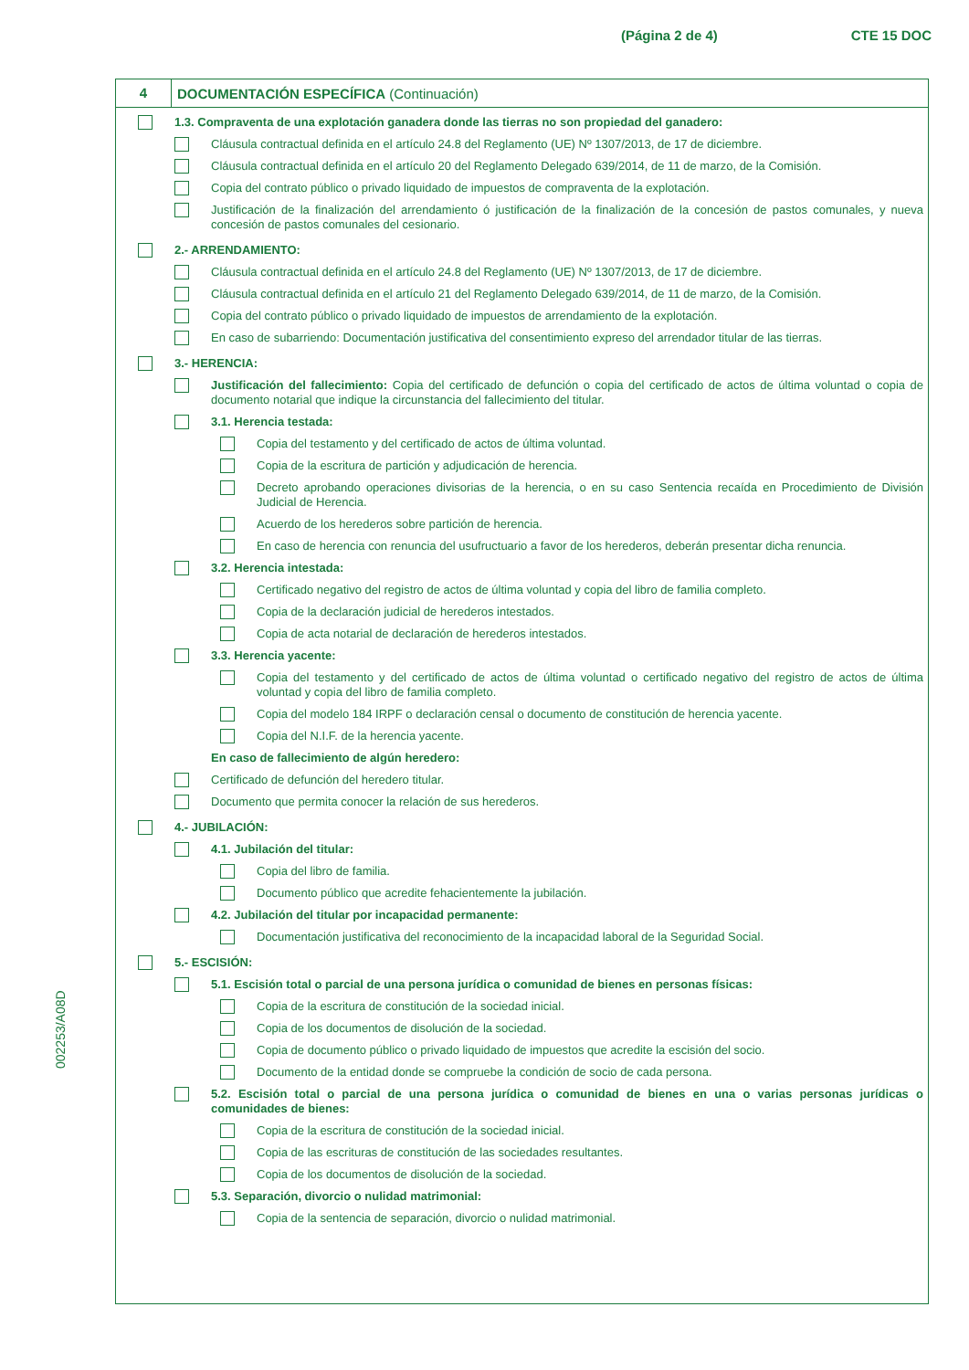(Página 2 de 4) CTE 15 DOC
002253/A08D
4
DOCUMENTACIÓN ESPECÍFICA (Continuación)
1.3. Compraventa de una explotación ganadera donde las tierras no son propiedad del ganadero:
Cláusula contractual definida en el artículo 24.8 del Reglamento (UE) Nº 1307/2013, de 17 de diciembre.
Cláusula contractual definida en el artículo 20 del Reglamento Delegado 639/2014, de 11 de marzo, de la Comisión.
Copia del contrato público o privado liquidado de impuestos de compraventa de la explotación.
Justificación de la finalización del arrendamiento ó justificación de la finalización de la concesión de pastos comunales, y nueva concesión de pastos comunales del cesionario.
2.- ARRENDAMIENTO:
Cláusula contractual definida en el artículo 24.8 del Reglamento (UE) Nº 1307/2013, de 17 de diciembre.
Cláusula contractual definida en el artículo 21 del Reglamento Delegado 639/2014, de 11 de marzo, de la Comisión.
Copia del contrato público o privado liquidado de impuestos de arrendamiento de la explotación.
En caso de subarriendo: Documentación justificativa del consentimiento expreso del arrendador titular de las tierras.
3.- HERENCIA:
Justificación del fallecimiento: Copia del certificado de defunción o copia del certificado de actos de última voluntad o copia de documento notarial que indique la circunstancia del fallecimiento del titular.
3.1. Herencia testada:
Copia del testamento y del certificado de actos de última voluntad.
Copia de la escritura de partición y adjudicación de herencia.
Decreto aprobando operaciones divisorias de la herencia, o en su caso Sentencia recaída en Procedimiento de División Judicial de Herencia.
Acuerdo de los herederos sobre partición de herencia.
En caso de herencia con renuncia del usufructuario a favor de los herederos, deberán presentar dicha renuncia.
3.2. Herencia intestada:
Certificado negativo del registro de actos de última voluntad y copia del libro de familia completo.
Copia de la declaración judicial de herederos intestados.
Copia de acta notarial de declaración de herederos intestados.
3.3. Herencia yacente:
Copia del testamento y del certificado de actos de última voluntad o certificado negativo del registro de actos de última voluntad y copia del libro de familia completo.
Copia del modelo 184 IRPF o declaración censal o documento de constitución de herencia yacente.
Copia del N.I.F. de la herencia yacente.
En caso de fallecimiento de algún heredero:
Certificado de defunción del heredero titular.
Documento que permita conocer la relación de sus herederos.
4.- JUBILACIÓN:
4.1. Jubilación del titular:
Copia del libro de familia.
Documento público que acredite fehacientemente la jubilación.
4.2. Jubilación del titular por incapacidad permanente:
Documentación justificativa del reconocimiento de la incapacidad laboral de la Seguridad Social.
5.- ESCISIÓN:
5.1. Escisión total o parcial de una persona jurídica o comunidad de bienes en personas físicas:
Copia de la escritura de constitución de la sociedad inicial.
Copia de los documentos de disolución de la sociedad.
Copia de documento público o privado liquidado de impuestos que acredite la escisión del socio.
Documento de la entidad donde se compruebe la condición de socio de cada persona.
5.2. Escisión total o parcial de una persona jurídica o comunidad de bienes en una o varias personas jurídicas o comunidades de bienes:
Copia de la escritura de constitución de la sociedad inicial.
Copia de las escrituras de constitución de las sociedades resultantes.
Copia de los documentos de disolución de la sociedad.
5.3. Separación, divorcio o nulidad matrimonial:
Copia de la sentencia de separación, divorcio o nulidad matrimonial.